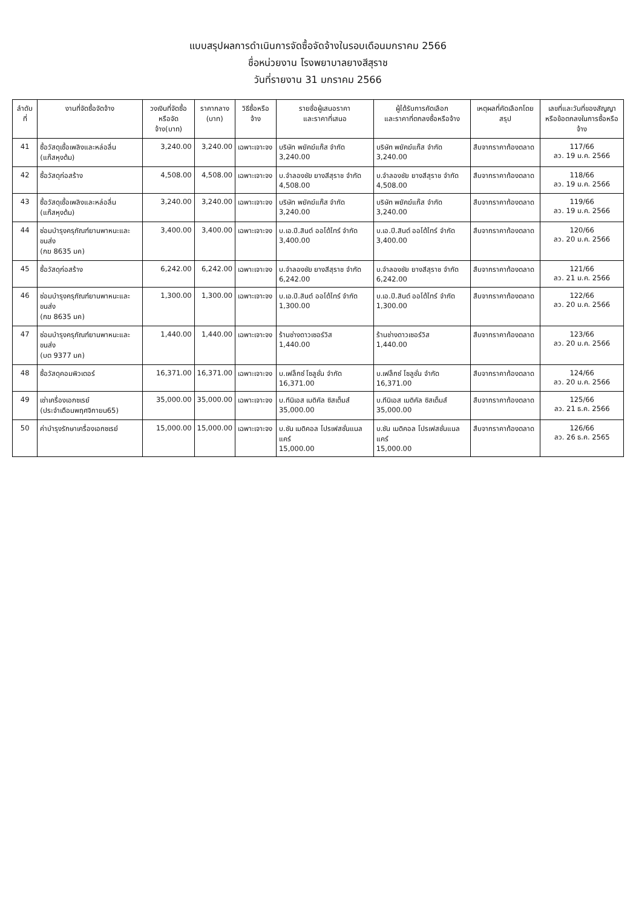แบบสรุปผลการดำเนินการจัดซื้อจัดจ้างในรอบเดือนมกราคม 2566
ชื่อหน่วยงาน โรงพยาบาลยางสีสุราช
วันที่รายงาน 31 มกราคม 2566
| ลำดับที่ | งานที่จัดซื้อจัดจ้าง | วงเงินที่จัดซื้อ หรือจัดจ้าง(บาท) | ราคากลาง (บาท) | วิธีซื้อหรือจ้าง | รายชื่อผู้เสนอราคา และราคาที่เสนอ | ผู้ได้รับการคัดเลือก และราคาที่ตกลงซื้อหรือจ้าง | เหตุผลที่คัดเลือกโดยสรุป | เลขที่และวันที่ของสัญญา หรือข้อตกลงในการซื้อหรือจ้าง |
| --- | --- | --- | --- | --- | --- | --- | --- | --- |
| 41 | ซื้อวัสดุเชื้อเพลิงและหล่อลื่น (แก๊สหุงต้ม) | 3,240.00 | 3,240.00 | เฉพาะเจาะจง | บริษัท พยัคฆ์แก๊ส จำกัด 3,240.00 | บริษัท พยัคฆ์แก๊ส จำกัด 3,240.00 | สืบจากราคาท้องตลาด | 117/66 ลว. 19 ม.ค. 2566 |
| 42 | ซื้อวัสดุก่อสร้าง | 4,508.00 | 4,508.00 | เฉพาะเจาะจง | บ.จำลองชัย ยางสีสุราช จำกัด 4,508.00 | บ.จำลองชัย ยางสีสุราช จำกัด 4,508.00 | สืบจากราคาท้องตลาด | 118/66 ลว. 19 ม.ค. 2566 |
| 43 | ซื้อวัสดุเชื้อเพลิงและหล่อลื่น (แก๊สหุงต้ม) | 3,240.00 | 3,240.00 | เฉพาะเจาะจง | บริษัท พยัคฆ์แก๊ส จำกัด 3,240.00 | บริษัท พยัคฆ์แก๊ส จำกัด 3,240.00 | สืบจากราคาท้องตลาด | 119/66 ลว. 19 ม.ค. 2566 |
| 44 | ซ่อมบำรุงครุภัณฑ์ยานพาหนะและขนส่ง (กฆ 8635 มค) | 3,400.00 | 3,400.00 | เฉพาะเจาะจง | บ.เอ.ปี.สินต์ ออโต้ไทร์ จำกัด 3,400.00 | บ.เอ.ปี.สินต์ ออโต้ไทร์ จำกัด 3,400.00 | สืบจากราคาท้องตลาด | 120/66 ลว. 20 ม.ค. 2566 |
| 45 | ซื้อวัสดุก่อสร้าง | 6,242.00 | 6,242.00 | เฉพาะเจาะจง | บ.จำลองชัย ยางสีสุราช จำกัด 6,242.00 | บ.จำลองชัย ยางสีสุราช จำกัด 6,242.00 | สืบจากราคาท้องตลาด | 121/66 ลว. 21 ม.ค. 2566 |
| 46 | ซ่อมบำรุงครุภัณฑ์ยานพาหนะและขนส่ง (กฆ 8635 มค) | 1,300.00 | 1,300.00 | เฉพาะเจาะจง | บ.เอ.ปี.สินต์ ออโต้ไทร์ จำกัด 1,300.00 | บ.เอ.ปี.สินต์ ออโต้ไทร์ จำกัด 1,300.00 | สืบจากราคาท้องตลาด | 122/66 ลว. 20 ม.ค. 2566 |
| 47 | ซ่อมบำรุงครุภัณฑ์ยานพาหนะและขนส่ง (บต 9377 มค) | 1,440.00 | 1,440.00 | เฉพาะเจาะจง | ร้านช่างดาวเซอร์วิส 1,440.00 | ร้านช่างดาวเซอร์วิส 1,440.00 | สืบจากราคาท้องตลาด | 123/66 ลว. 20 ม.ค. 2566 |
| 48 | ซื้อวัสดุคอมพิวเตอร์ | 16,371.00 | 16,371.00 | เฉพาะเจาะจง | บ.เฟล็กซ์ โซลูชั่น จำกัด 16,371.00 | บ.เฟล็กซ์ โซลูชั่น จำกัด 16,371.00 | สืบจากราคาท้องตลาด | 124/66 ลว. 20 ม.ค. 2566 |
| 49 | เช่าเครื่องเอกซเรย์ (ประจำเดือนพฤศจิกายน65) | 35,000.00 | 35,000.00 | เฉพาะเจาะจง | บ.ทีนิเอส เมดิคัล ซิสเต็มส์ 35,000.00 | บ.ทีนิเอส เมดิคัล ซิสเต็มส์ 35,000.00 | สืบจากราคาท้องตลาด | 125/66 ลว. 21 ธ.ค. 2566 |
| 50 | ค่าบำรุงรักษาเครื่องเอกซเรย์ | 15,000.00 | 15,000.00 | เฉพาะเจาะจง | บ.ซัน เมดิคอล โปรเฟสชั่นแนล แคร์ 15,000.00 | บ.ซัน เมดิคอล โปรเฟสชั่นแนล แคร์ 15,000.00 | สืบจากราคาท้องตลาด | 126/66 ลว. 26 ธ.ค. 2565 |